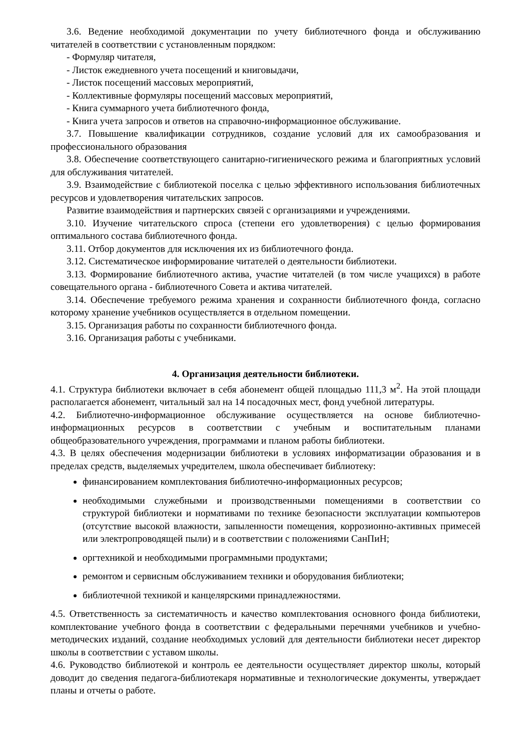3.6. Ведение необходимой документации по учету библиотечного фонда и обслуживанию читателей в соответствии с установленным порядком:
- Формуляр читателя,
- Листок ежедневного учета посещений и книговыдачи,
- Листок посещений массовых мероприятий,
- Коллективные формуляры посещений массовых мероприятий,
- Книга суммарного учета библиотечного фонда,
- Книга учета запросов и ответов на справочно-информационное обслуживание.
3.7. Повышение квалификации сотрудников, создание условий для их самообразования и профессионального образования
3.8. Обеспечение соответствующего санитарно-гигиенического режима и благоприятных условий для обслуживания читателей.
3.9. Взаимодействие с библиотекой поселка с целью эффективного использования библиотечных ресурсов и удовлетворения читательских запросов.
Развитие взаимодействия и партнерских связей с организациями и учреждениями.
3.10. Изучение читательского спроса (степени его удовлетворения) с целью формирования оптимального состава библиотечного фонда.
3.11. Отбор документов для исключения их из библиотечного фонда.
3.12. Систематическое информирование читателей о деятельности библиотеки.
3.13. Формирование библиотечного актива, участие читателей (в том числе учащихся) в работе совещательного органа - библиотечного Совета и актива читателей.
3.14. Обеспечение требуемого режима хранения и сохранности библиотечного фонда, согласно которому хранение учебников осуществляется в отдельном помещении.
3.15. Организация работы по сохранности библиотечного фонда.
3.16. Организация работы с учебниками.
4. Организация деятельности библиотеки.
4.1. Структура библиотеки включает в себя абонемент общей площадью 111,3 м<sup>2</sup>. На этой площади располагается абонемент, читальный зал на 14 посадочных мест, фонд учебной литературы.
4.2. Библиотечно-информационное обслуживание осуществляется на основе библиотечно-информационных ресурсов в соответствии с учебным и воспитательным планами общеобразовательного учреждения, программами и планом работы библиотеки.
4.3. В целях обеспечения модернизации библиотеки в условиях информатизации образования и в пределах средств, выделяемых учредителем, школа обеспечивает библиотеку:
финансированием комплектования библиотечно-информационных ресурсов;
необходимыми служебными и производственными помещениями в соответствии со структурой библиотеки и нормативами по технике безопасности эксплуатации компьютеров (отсутствие высокой влажности, запыленности помещения, коррозионно-активных примесей или электропроводящей пыли) и в соответствии с положениями СанПиН;
оргтехникой и необходимыми программными продуктами;
ремонтом и сервисным обслуживанием техники и оборудования библиотеки;
библиотечной техникой и канцелярскими принадлежностями.
4.5. Ответственность за систематичность и качество комплектования основного фонда библиотеки, комплектование учебного фонда в соответствии с федеральными перечнями учебников и учебно-методических изданий, создание необходимых условий для деятельности библиотеки несет директор школы в соответствии с уставом школы.
4.6. Руководство библиотекой и контроль ее деятельности осуществляет директор школы, который доводит до сведения педагога-библиотекаря нормативные и технологические документы, утверждает планы и отчеты о работе.